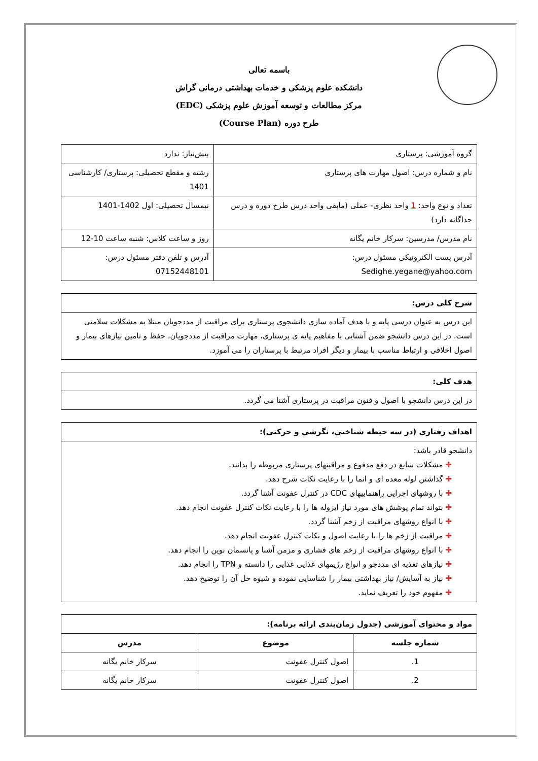باسمه تعالی
دانشکده علوم پزشکی و خدمات بهداشتی درمانی گراش
مرکز مطالعات و توسعه آموزش علوم پزشکی (EDC)
طرح دوره (Course Plan)
| گروه آموزشی: پرستاری | پیش‌نیاز: ندارد |
| نام و شماره درس: اصول مهارت های پرستاری | رشته و مقطع تحصیلی: پرستاری/ کارشناسی 1401 |
| تعداد و نوع واحد: 1 واحد نظری- عملی (مابقی واحد درس طرح دوره و درس جداگانه دارد) | نیمسال تحصیلی: اول 1402-1401 |
| نام مدرس/ مدرسین: سرکار خانم یگانه | روز و ساعت کلاس: شنبه ساعت 10-12 |
| آدرس پست الکترونیکی مسئول درس: Sedighe.yegane@yahoo.com | آدرس و تلفن دفتر مسئول درس: 07152448101 |
| شرح کلی درس: |
| --- |
| این درس به عنوان درسی پایه و با هدف آماده سازی دانشجوی پرستاری برای مراقبت از مددجویان مبتلا به مشکلات سلامتی است. در این درس دانشجو ضمن آشنایی با مفاهیم پایه ی پرستاری، مهارت مراقبت از مددجویان، حفظ و تامین نیازهای بیمار و اصول اخلاقی و ارتباط مناسب با بیمار و دیگر افراد مرتبط با پرستاران را می آموزد. |
| هدف کلی: |
| --- |
| در این درس دانشجو با اصول و فنون مراقبت در پرستاری آشنا می گردد. |
| اهداف رفتاری (در سه حیطه شناختی، نگرشی و حرکتی): |
| --- |
| دانشجو قادر باشد: مشکلات شایع در دفع مدفوع و مراقبتهای پرستاری مربوطه را بدانند. گذاشتن لوله معده ای و انما را با رعایت نکات شرح دهد. با روشهای اجرایی راهنماییهای CDC در کنترل عفونت آشنا گردد. بتواند تمام پوشش های مورد نیاز ایزوله ها را با رعایت نکات کنترل عفونت انجام دهد. با انواع روشهای مراقبت از زخم آشنا گردد. مراقبت از زخم ها را با رعایت اصول و نکات کنترل عفونت انجام دهد. با انواع روشهای مراقبت از زخم های فشاری و مزمن آشنا و پانسمان نوین را انجام دهد. نیازهای تغذیه ای مددجو و انواع رژیمهای غذایی غذایی را دانسته و TPN را انجام دهد. نیاز به آسایش/ نیاز بهداشتی بیمار را شناسایی نموده و شیوه حل آن را توضیح دهد. مفهوم خود را تعریف نماید. |
| مواد و محتوای آموزشی (جدول زمان‌بندی ارائه برنامه): | | |
| --- | --- | --- |
| شماره جلسه | موضوع | مدرس |
| 1. | اصول کنترل عفونت | سرکار خانم یگانه |
| 2. | اصول کنترل عفونت | سرکار خانم یگانه |